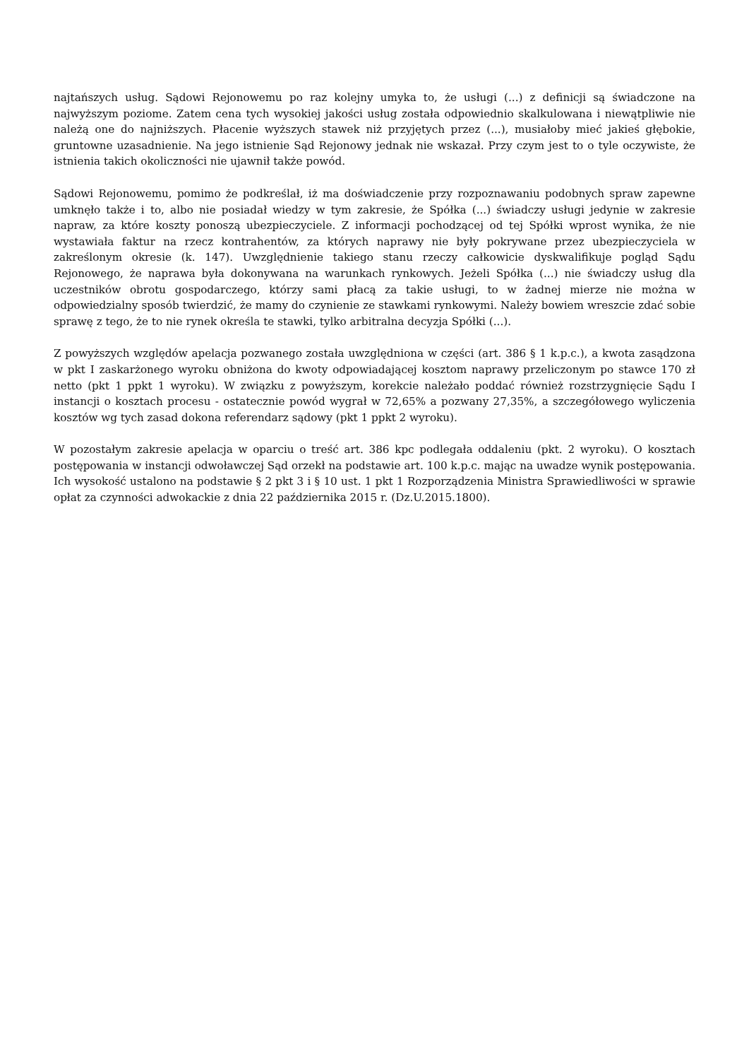najtańszych usług. Sądowi Rejonowemu po raz kolejny umyka to, że usługi (...) z definicji są świadczone na najwyższym poziome. Zatem cena tych wysokiej jakości usług została odpowiednio skalkulowana i niewątpliwie nie należą one do najniższych. Płacenie wyższych stawek niż przyjętych przez (...), musiałoby mieć jakieś głębokie, gruntowne uzasadnienie. Na jego istnienie Sąd Rejonowy jednak nie wskazał. Przy czym jest to o tyle oczywiste, że istnienia takich okoliczności nie ujawnił także powód.
Sądowi Rejonowemu, pomimo że podkreślał, iż ma doświadczenie przy rozpoznawaniu podobnych spraw zapewne umknęło także i to, albo nie posiadał wiedzy w tym zakresie, że Spółka (...) świadczy usługi jedynie w zakresie napraw, za które koszty ponoszą ubezpieczyciele. Z informacji pochodzącej od tej Spółki wprost wynika, że nie wystawiała faktur na rzecz kontrahentów, za których naprawy nie były pokrywane przez ubezpieczyciela w zakreślonym okresie (k. 147). Uwzględnienie takiego stanu rzeczy całkowicie dyskwalifikuje pogląd Sądu Rejonowego, że naprawa była dokonywana na warunkach rynkowych. Jeżeli Spółka (...) nie świadczy usług dla uczestników obrotu gospodarczego, którzy sami płacą za takie usługi, to w żadnej mierze nie można w odpowiedzialny sposób twierdzić, że mamy do czynienie ze stawkami rynkowymi. Należy bowiem wreszcie zdać sobie sprawę z tego, że to nie rynek określa te stawki, tylko arbitralna decyzja Spółki (...).
Z powyższych względów apelacja pozwanego została uwzględniona w części (art. 386 § 1 k.p.c.), a kwota zasądzona w pkt I zaskarżonego wyroku obniżona do kwoty odpowiadającej kosztom naprawy przeliczonym po stawce 170 zł netto (pkt 1 ppkt 1 wyroku). W związku z powyższym, korekcie należało poddać również rozstrzygnięcie Sądu I instancji o kosztach procesu - ostatecznie powód wygrał w 72,65% a pozwany 27,35%, a szczegółowego wyliczenia kosztów wg tych zasad dokona referendarz sądowy (pkt 1 ppkt 2 wyroku).
W pozostałym zakresie apelacja w oparciu o treść art. 386 kpc podlegała oddaleniu (pkt. 2 wyroku). O kosztach postępowania w instancji odwoławczej Sąd orzekł na podstawie art. 100 k.p.c. mając na uwadze wynik postępowania. Ich wysokość ustalono na podstawie § 2 pkt 3 i § 10 ust. 1 pkt 1 Rozporządzenia Ministra Sprawiedliwości w sprawie opłat za czynności adwokackie z dnia 22 października 2015 r. (Dz.U.2015.1800).